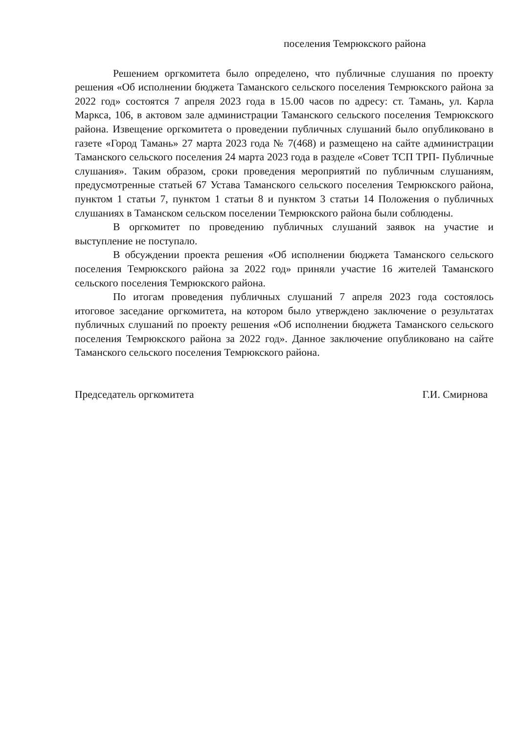поселения Темрюкского района
Решением оргкомитета было определено, что публичные слушания по проекту решения «Об исполнении бюджета Таманского сельского поселения Темрюкского района за 2022 год» состоятся 7 апреля 2023 года в 15.00 часов по адресу: ст. Тамань, ул. Карла Маркса, 106, в актовом зале администрации Таманского сельского поселения Темрюкского района. Извещение оргкомитета о проведении публичных слушаний было опубликовано в газете «Город Тамань» 27 марта 2023 года № 7(468) и размещено на сайте администрации Таманского сельского поселения 24 марта 2023 года в разделе «Совет ТСП ТРП- Публичные слушания». Таким образом, сроки проведения мероприятий по публичным слушаниям, предусмотренные статьей 67 Устава Таманского сельского поселения Темрюкского района, пунктом 1 статьи 7, пунктом 1 статьи 8 и пунктом 3 статьи 14 Положения о публичных слушаниях в Таманском сельском поселении Темрюкского района были соблюдены.
В оргкомитет по проведению публичных слушаний заявок на участие и выступление не поступало.
В обсуждении проекта решения «Об исполнении бюджета Таманского сельского поселения Темрюкского района за 2022 год» приняли участие 16 жителей Таманского сельского поселения Темрюкского района.
По итогам проведения публичных слушаний 7 апреля 2023 года состоялось итоговое заседание оргкомитета, на котором было утверждено заключение о результатах публичных слушаний по проекту решения «Об исполнении бюджета Таманского сельского поселения Темрюкского района за 2022 год». Данное заключение опубликовано на сайте Таманского сельского поселения Темрюкского района.
Председатель оргкомитета Г.И. Смирнова